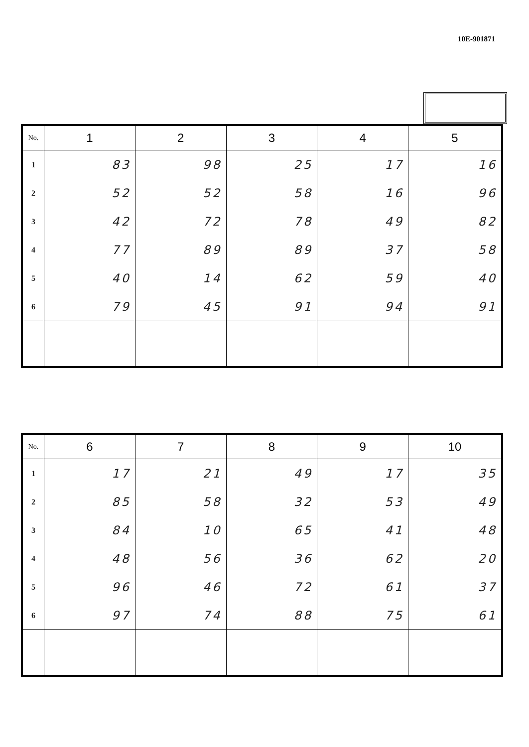10E-901871
| No. | 1 | 2 | 3 | 4 | 5 |
| --- | --- | --- | --- | --- | --- |
| 1 | 83 | 98 | 25 | 17 | 16 |
| 2 | 52 | 52 | 58 | 16 | 96 |
| 3 | 42 | 72 | 78 | 49 | 82 |
| 4 | 77 | 89 | 89 | 37 | 58 |
| 5 | 40 | 14 | 62 | 59 | 40 |
| 6 | 79 | 45 | 91 | 94 | 91 |
| No. | 6 | 7 | 8 | 9 | 10 |
| --- | --- | --- | --- | --- | --- |
| 1 | 17 | 21 | 49 | 17 | 35 |
| 2 | 85 | 58 | 32 | 53 | 49 |
| 3 | 84 | 10 | 65 | 41 | 48 |
| 4 | 48 | 56 | 36 | 62 | 20 |
| 5 | 96 | 46 | 72 | 61 | 37 |
| 6 | 97 | 74 | 88 | 75 | 61 |